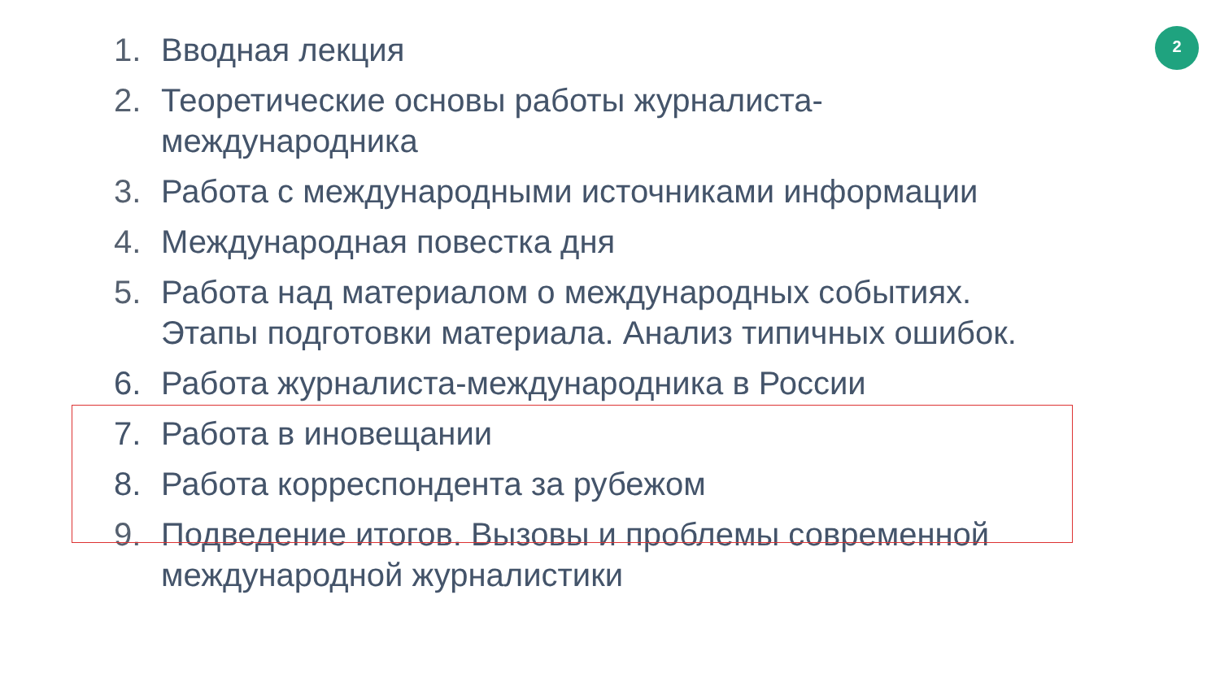2
1. Вводная лекция
2. Теоретические основы работы журналиста-международника
3. Работа с международными источниками информации
4. Международная повестка дня
5. Работа над материалом о международных событиях. Этапы подготовки материала. Анализ типичных ошибок.
6. Работа журналиста-международника в России
7. Работа в иновещании
8. Работа корреспондента за рубежом
9. Подведение итогов. Вызовы и проблемы современной международной журналистики